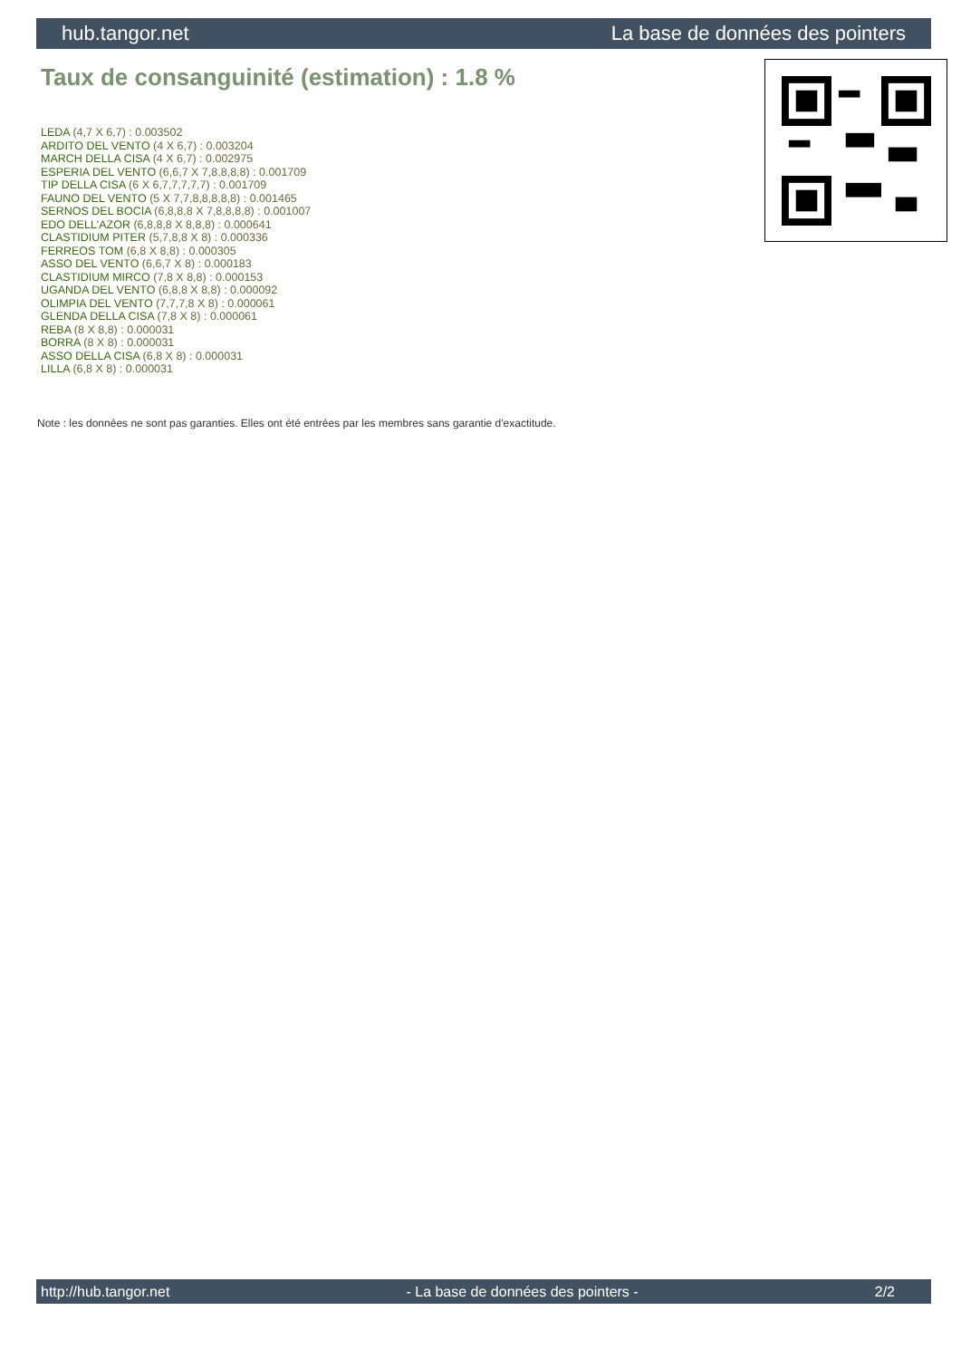hub.tangor.net La base de données des pointers
Taux de consanguinité (estimation) : 1.8 %
LEDA (4,7 X 6,7) : 0.003502
ARDITO DEL VENTO (4 X 6,7) : 0.003204
MARCH DELLA CISA (4 X 6,7) : 0.002975
ESPERIA DEL VENTO (6,6,7 X 7,8,8,8,8) : 0.001709
TIP DELLA CISA (6 X 6,7,7,7,7,7) : 0.001709
FAUNO DEL VENTO (5 X 7,7,8,8,8,8,8) : 0.001465
SERNOS DEL BOCIA (6,8,8,8 X 7,8,8,8,8) : 0.001007
EDO DELL'AZOR (6,8,8,8 X 8,8,8) : 0.000641
CLASTIDIUM PITER (5,7,8,8 X 8) : 0.000336
FERREOS TOM (6,8 X 8,8) : 0.000305
ASSO DEL VENTO (6,6,7 X 8) : 0.000183
CLASTIDIUM MIRCO (7,8 X 8,8) : 0.000153
UGANDA DEL VENTO (6,8,8 X 8,8) : 0.000092
OLIMPIA DEL VENTO (7,7,7,8 X 8) : 0.000061
GLENDA DELLA CISA (7,8 X 8) : 0.000061
REBA (8 X 8,8) : 0.000031
BORRA (8 X 8) : 0.000031
ASSO DELLA CISA (6,8 X 8) : 0.000031
LILLA (6,8 X 8) : 0.000031
Note : les données ne sont pas garanties. Elles ont été entrées par les membres sans garantie d'exactitude.
http://hub.tangor.net - La base de données des pointers - 2/2